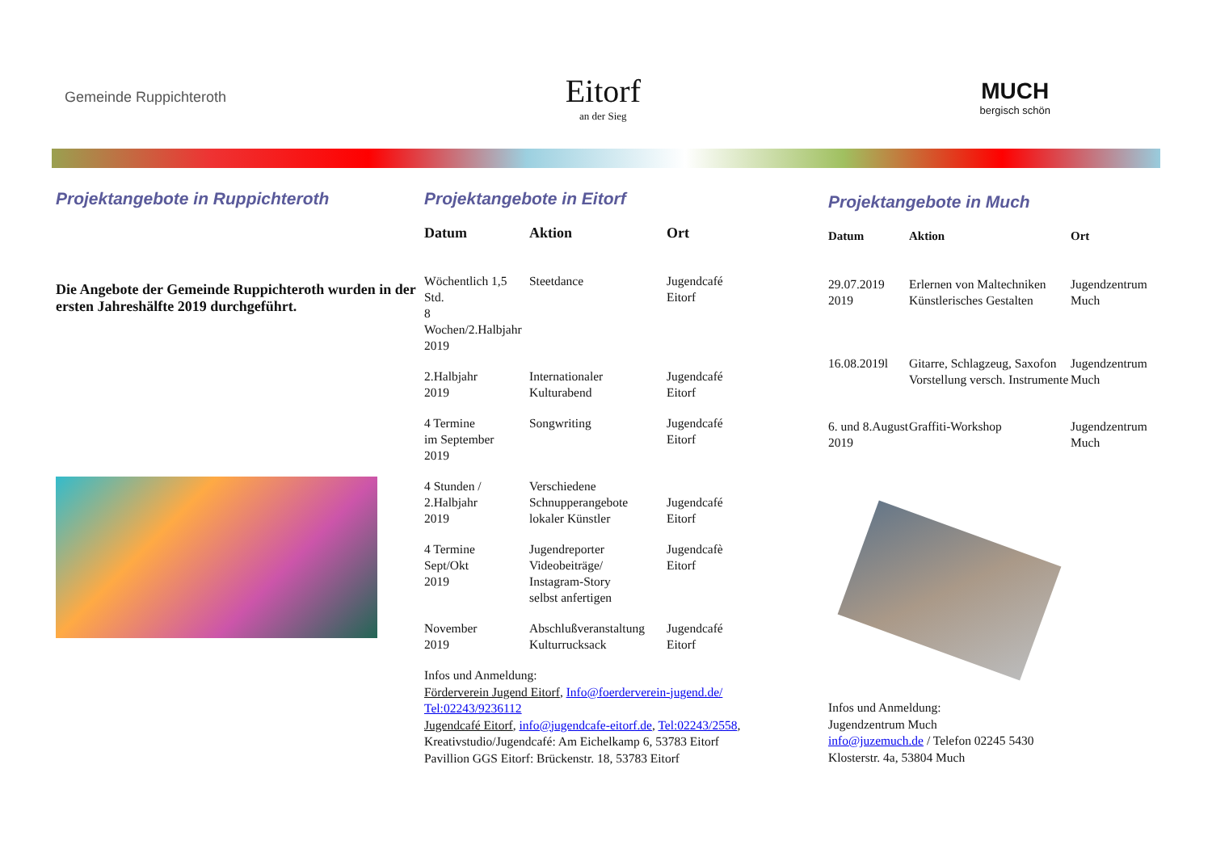Gemeinde Ruppichteroth
Eitorf
an der Sieg
MUCH
bergisch schön
Projektangebote in Ruppichteroth
Die Angebote der Gemeinde Ruppichteroth wurden in der ersten Jahreshälfte 2019 durchgeführt.
Projektangebote in Eitorf
| Datum | Aktion | Ort |
| --- | --- | --- |
| Wöchentlich 1,5 Std. 8 Wochen/2.Halbjahr 2019 | Steetdance | Jugendcafé Eitorf |
| 2.Halbjahr 2019 | Internationaler Kulturabend | Jugendcafé Eitorf |
| 4 Termine im September 2019 | Songwriting | Jugendcafé Eitorf |
| 4 Stunden / 2.Halbjahr 2019 | Verschiedene Schnupperangebote lokaler Künstler | Jugendcafé Eitorf |
| 4 Termine Sept/Okt 2019 | Jugendreporter Videobeiträge/ Instagram-Story selbst anfertigen | Jugendcafè Eitorf |
| November 2019 | Abschlußveranstaltung Kulturrucksack | Jugendcafé Eitorf |
Infos und Anmeldung:
Förderverein Jugend Eitorf, Info@foerderverein-jugend.de/
Tel:02243/9236112
Jugendcafé Eitorf, info@jugendcafe-eitorf.de, Tel:02243/2558,
Kreativstudio/Jugendcafé: Am Eichelkamp 6, 53783 Eitorf
Pavillion GGS Eitorf: Brückenstr. 18, 53783 Eitorf
Projektangebote in Much
| Datum | Aktion | Ort |
| --- | --- | --- |
| 29.07.2019 2019 | Erlernen von Maltechniken Künstlerisches Gestalten | Jugendzentrum Much |
| 16.08.2019l | Gitarre, Schlagzeug, Saxofon Vorstellung versch. Instrumente | Jugendzentrum Much |
| 6. und 8.August 2019 | Graffiti-Workshop | Jugendzentrum Much |
Infos und Anmeldung:
Jugendzentrum Much
info@juzemuch.de / Telefon 02245 5430
Klosterstr. 4a, 53804 Much